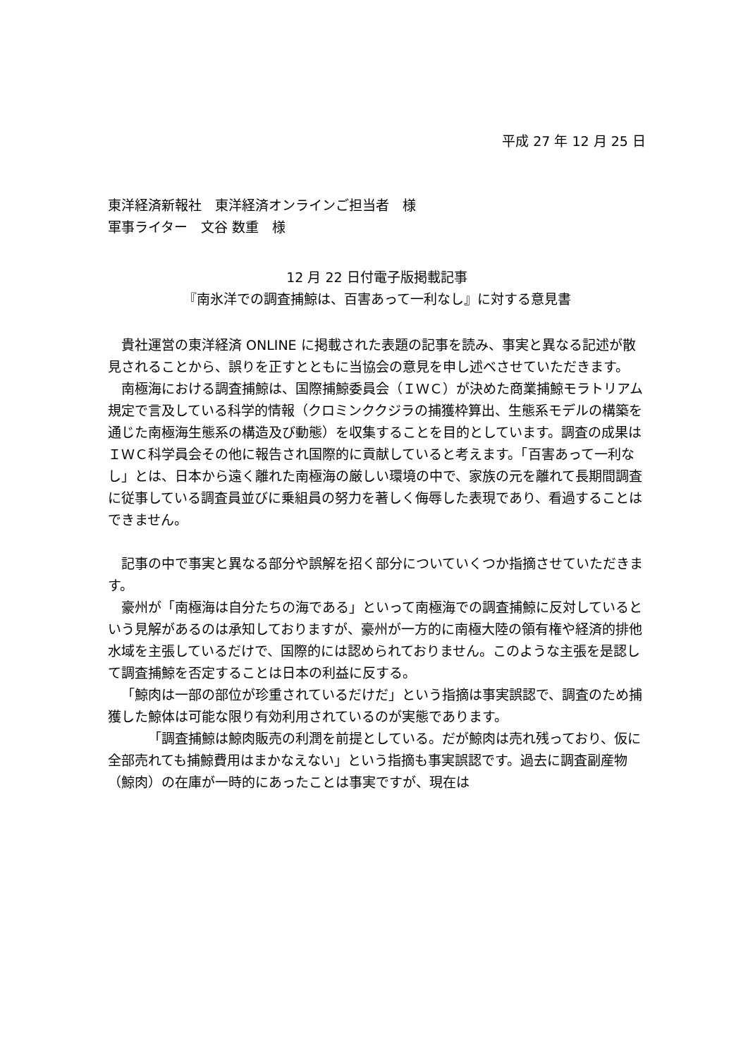平成 27 年 12 月 25 日
東洋経済新報社　東洋経済オンラインご担当者　様
軍事ライター　文谷 数重　様
12 月 22 日付電子版掲載記事
『南氷洋での調査捕鯨は、百害あって一利なし』に対する意見書
貴社運営の東洋経済 ONLINE に掲載された表題の記事を読み、事実と異なる記述が散見されることから、誤りを正すとともに当協会の意見を申し述べさせていただきます。
南極海における調査捕鯨は、国際捕鯨委員会（ＩＷＣ）が決めた商業捕鯨モラトリアム規定で言及している科学的情報（クロミンククジラの捕獲枠算出、生態系モデルの構築を通じた南極海生態系の構造及び動態）を収集することを目的としています。調査の成果はＩＷＣ科学員会その他に報告され国際的に貢献していると考えます。「百害あって一利なし」とは、日本から遠く離れた南極海の厳しい環境の中で、家族の元を離れて長期間調査に従事している調査員並びに乗組員の努力を著しく侮辱した表現であり、看過することはできません。
記事の中で事実と異なる部分や誤解を招く部分についていくつか指摘させていただきます。
豪州が「南極海は自分たちの海である」といって南極海での調査捕鯨に反対しているという見解があるのは承知しておりますが、豪州が一方的に南極大陸の領有権や経済的排他水域を主張しているだけで、国際的には認められておりません。このような主張を是認して調査捕鯨を否定することは日本の利益に反する。
「鯨肉は一部の部位が珍重されているだけだ」という指摘は事実誤認で、調査のため捕獲した鯨体は可能な限り有効利用されているのが実態であります。
「調査捕鯨は鯨肉販売の利潤を前提としている。だが鯨肉は売れ残っており、仮に全部売れても捕鯨費用はまかなえない」という指摘も事実誤認です。過去に調査副産物（鯨肉）の在庫が一時的にあったことは事実ですが、現在は